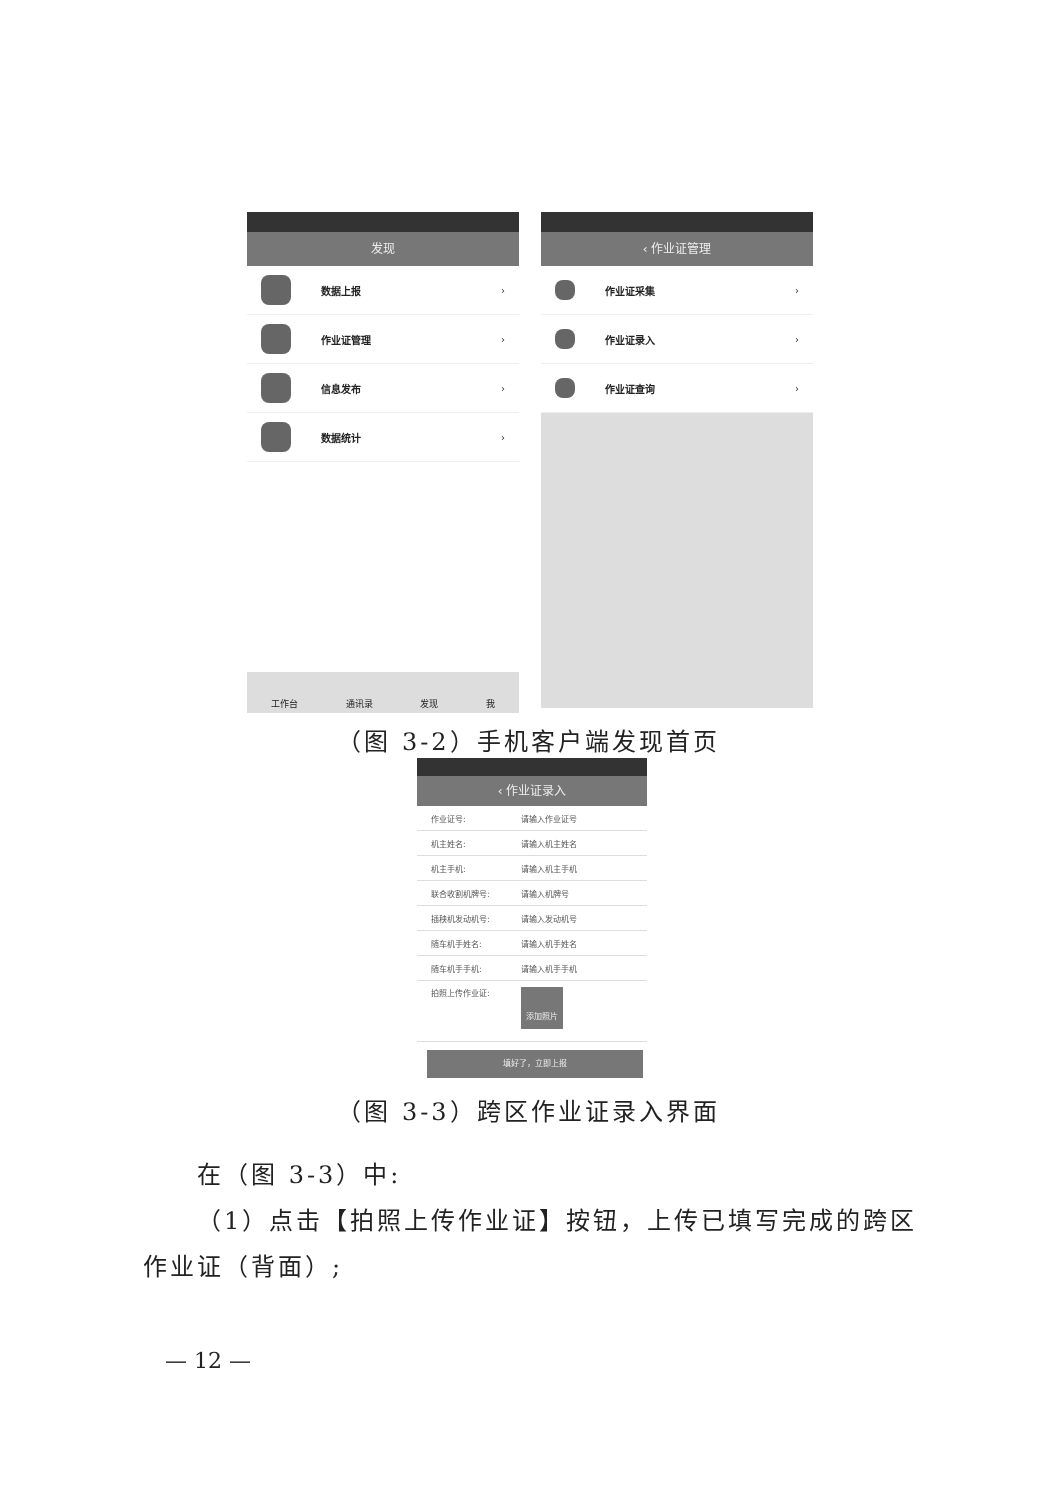发现
数据上报 ›
作业证管理 ›
信息发布 ›
数据统计 ›
工作台
通讯录
发现
我
‹ 作业证管理
作业证采集 ›
作业证录入 ›
作业证查询 ›
（图 3-2）手机客户端发现首页
‹ 作业证录入
作业证号: 请输入作业证号
机主姓名: 请输入机主姓名
机主手机: 请输入机主手机
联合收割机牌号: 请输入机牌号
插秧机发动机号: 请输入发动机号
随车机手姓名: 请输入机手姓名
随车机手手机: 请输入机手手机
拍照上传作业证:
添加照片
填好了，立即上报
（图 3-3）跨区作业证录入界面
在（图 3-3）中:
（1）点击【拍照上传作业证】按钮，上传已填写完成的跨区作业证（背面）;
— 12 —